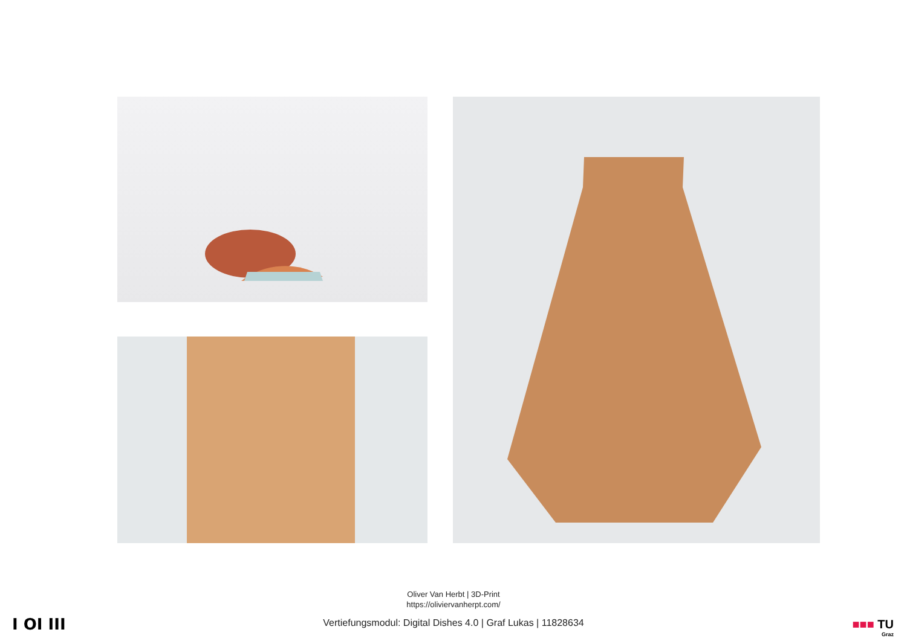Oliver Van Herbt | 3D-Print
https://oliviervanherpt.com/
I OI III
Vertiefungsmodul: Digital Dishes 4.0 | Graf Lukas | 11828634 ■■■ TU
Graz